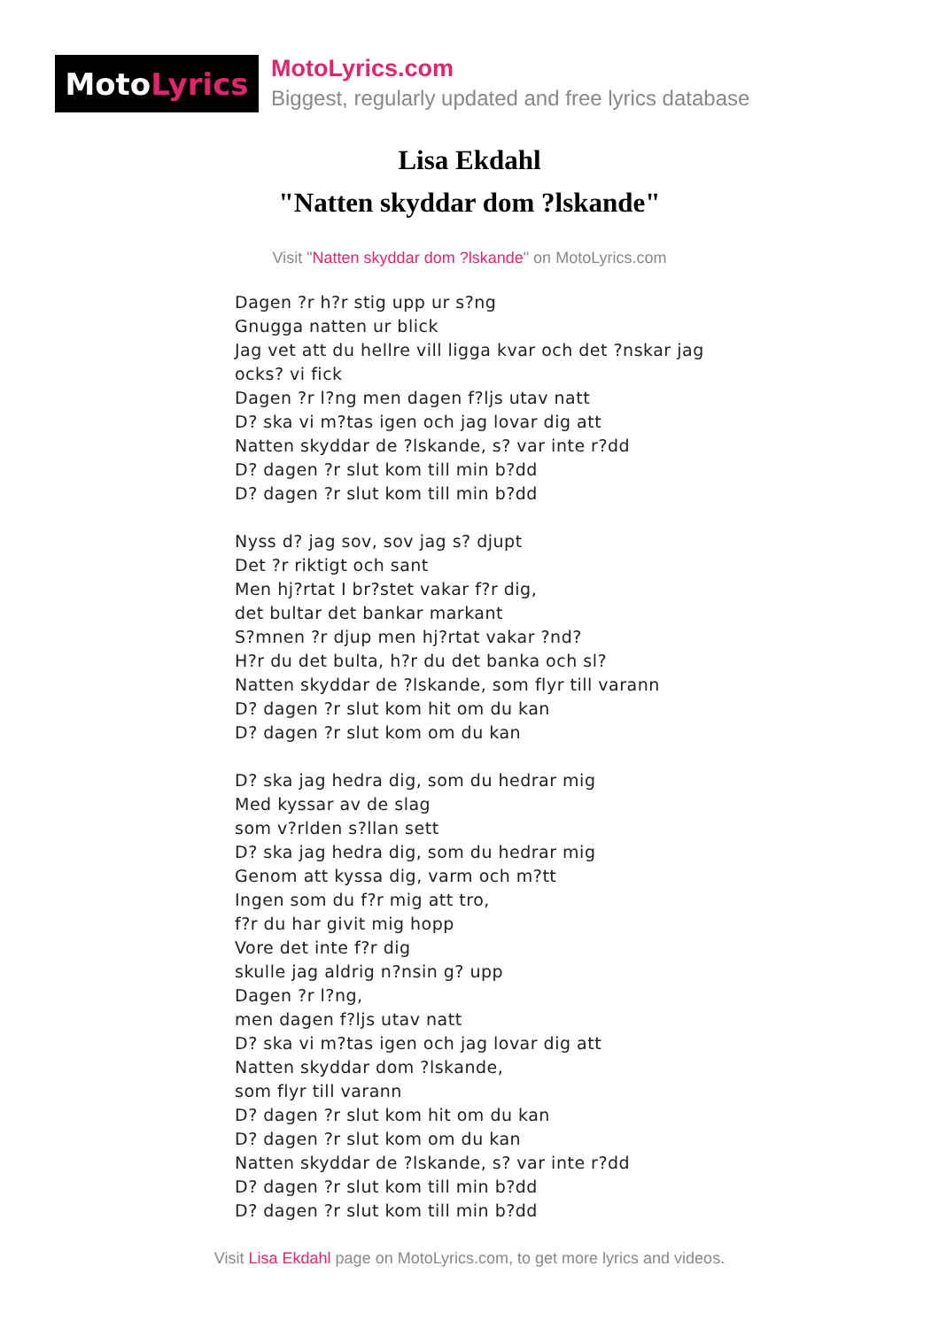Moto Lyrics
MotoLyrics.com
Biggest, regularly updated and free lyrics database
Lisa Ekdahl
"Natten skyddar dom ?lskande"
Visit "Natten skyddar dom ?lskande" on MotoLyrics.com
Dagen ?r h?r stig upp ur s?ng
Gnugga natten ur blick
Jag vet att du hellre vill ligga kvar och det ?nskar jag
ocks? vi fick
Dagen ?r l?ng men dagen f?ljs utav natt
D? ska vi m?tas igen och jag lovar dig att
Natten skyddar de ?lskande, s? var inte r?dd
D? dagen ?r slut kom till min b?dd
D? dagen ?r slut kom till min b?dd
Nyss d? jag sov, sov jag s? djupt
Det ?r riktigt och sant
Men hj?rtat I br?stet vakar f?r dig,
det bultar det bankar markant
S?mnen ?r djup men hj?rtat vakar ?nd?
H?r du det bulta, h?r du det banka och sl?
Natten skyddar de ?lskande, som flyr till varann
D? dagen ?r slut kom hit om du kan
D? dagen ?r slut kom om du kan
D? ska jag hedra dig, som du hedrar mig
Med kyssar av de slag
som v?rlden s?llan sett
D? ska jag hedra dig, som du hedrar mig
Genom att kyssa dig, varm och m?tt
Ingen som du f?r mig att tro,
f?r du har givit mig hopp
Vore det inte f?r dig
skulle jag aldrig n?nsin g? upp
Dagen ?r l?ng,
men dagen f?ljs utav natt
D? ska vi m?tas igen och jag lovar dig att
Natten skyddar dom ?lskande,
som flyr till varann
D? dagen ?r slut kom hit om du kan
D? dagen ?r slut kom om du kan
Natten skyddar de ?lskande, s? var inte r?dd
D? dagen ?r slut kom till min b?dd
D? dagen ?r slut kom till min b?dd
Visit Lisa Ekdahl page on MotoLyrics.com, to get more lyrics and videos.